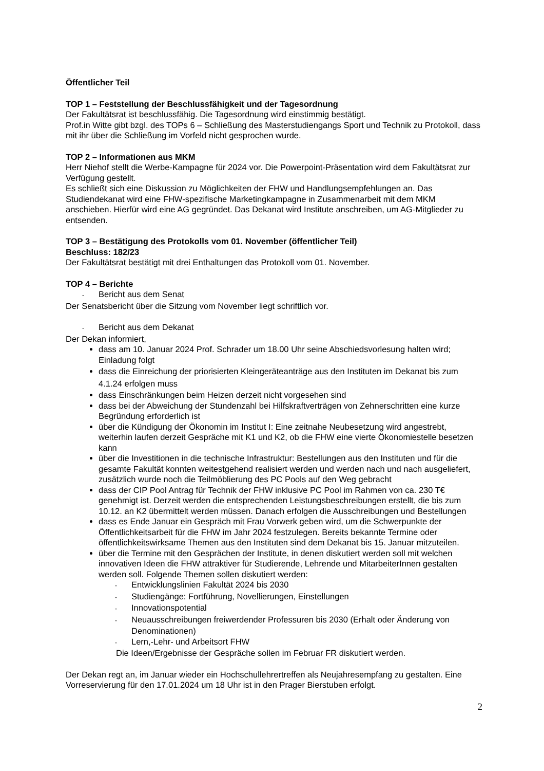Öffentlicher Teil
TOP 1 – Feststellung der Beschlussfähigkeit und der Tagesordnung
Der Fakultätsrat ist beschlussfähig. Die Tagesordnung wird einstimmig bestätigt.
Prof.in Witte gibt bzgl. des TOPs 6 – Schließung des Masterstudiengangs Sport und Technik zu Protokoll, dass mit ihr über die Schließung im Vorfeld nicht gesprochen wurde.
TOP 2 – Informationen aus MKM
Herr Niehof stellt die Werbe-Kampagne für 2024 vor. Die Powerpoint-Präsentation wird dem Fakultätsrat zur Verfügung gestellt.
Es schließt sich eine Diskussion zu Möglichkeiten der FHW und Handlungsempfehlungen an. Das Studiendekanat wird eine FHW-spezifische Marketingkampagne in Zusammenarbeit mit dem MKM anschieben. Hierfür wird eine AG gegründet. Das Dekanat wird Institute anschreiben, um AG-Mitglieder zu entsenden.
TOP 3 – Bestätigung des Protokolls vom 01. November (öffentlicher Teil)
Beschluss: 182/23
Der Fakultätsrat bestätigt mit drei Enthaltungen das Protokoll vom 01. November.
TOP 4 – Berichte
- Bericht aus dem Senat
Der Senatsbericht über die Sitzung vom November liegt schriftlich vor.
- Bericht aus dem Dekanat
Der Dekan informiert,
dass am 10. Januar 2024 Prof. Schrader um 18.00 Uhr seine Abschiedsvorlesung halten wird; Einladung folgt
dass die Einreichung der priorisierten Kleingeräteanträge aus den Instituten im Dekanat bis zum 4.1.24 erfolgen muss
dass Einschränkungen beim Heizen derzeit nicht vorgesehen sind
dass bei der Abweichung der Stundenzahl bei Hilfskraftverträgen von Zehnerschritten eine kurze Begründung erforderlich ist
über die Kündigung der Ökonomin im Institut I: Eine zeitnahe Neubesetzung wird angestrebt, weiterhin laufen derzeit Gespräche mit K1 und K2, ob die FHW eine vierte Ökonomiestelle besetzen kann
über die Investitionen in die technische Infrastruktur: Bestellungen aus den Instituten und für die gesamte Fakultät konnten weitestgehend realisiert werden und werden nach und nach ausgeliefert, zusätzlich wurde noch die Teilmöblierung des PC Pools auf den Weg gebracht
dass der CIP Pool Antrag für Technik der FHW inklusive PC Pool im Rahmen von ca. 230 T€ genehmigt ist. Derzeit werden die entsprechenden Leistungsbeschreibungen erstellt, die bis zum 10.12. an K2 übermittelt werden müssen. Danach erfolgen die Ausschreibungen und Bestellungen
dass es Ende Januar ein Gespräch mit Frau Vorwerk geben wird, um die Schwerpunkte der Öffentlichkeitsarbeit für die FHW im Jahr 2024 festzulegen. Bereits bekannte Termine oder öffentlichkeitswirksame Themen aus den Instituten sind dem Dekanat bis 15. Januar mitzuteilen.
über die Termine mit den Gesprächen der Institute, in denen diskutiert werden soll mit welchen innovativen Ideen die FHW attraktiver für Studierende, Lehrende und MitarbeiterInnen gestalten werden soll. Folgende Themen sollen diskutiert werden:
- Entwicklungslinien Fakultät 2024 bis 2030
- Studiengänge: Fortführung, Novellierungen, Einstellungen
- Innovationspotential
- Neuausschreibungen freiwerdender Professuren bis 2030 (Erhalt oder Änderung von Denominationen)
- Lern,-Lehr- und Arbeitsort FHW
Die Ideen/Ergebnisse der Gespräche sollen im Februar FR diskutiert werden.
Der Dekan regt an, im Januar wieder ein Hochschullehrertreffen als Neujahresempfang zu gestalten. Eine Vorreservierung für den 17.01.2024 um 18 Uhr ist in den Prager Bierstuben erfolgt.
2